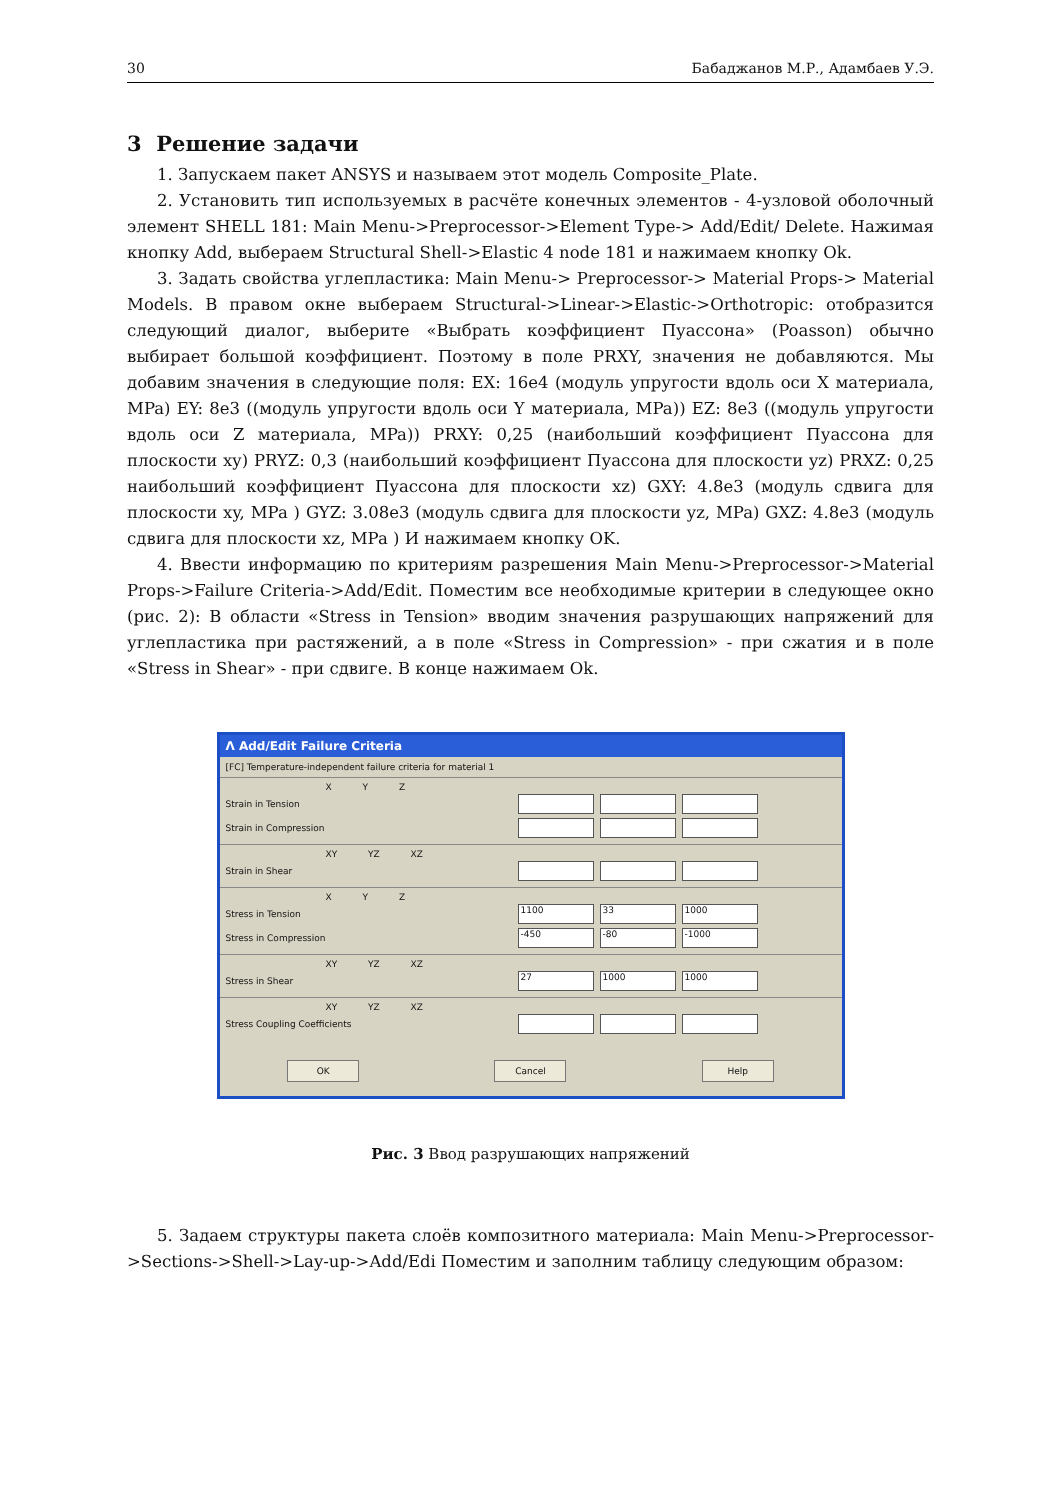30 Бабаджанов М.Р., Адамбаев У.Э.
3 Решение задачи
1. Запускаем пакет ANSYS и называем этот модель Composite_Plate.
2. Установить тип используемых в расчёте конечных элементов - 4-узловой оболочный элемент SHELL 181: Main Menu->Preprocessor->Element Type-> Add/Edit/ Delete. Нажимая кнопку Add, выбераем Structural Shell->Elastic 4 node 181 и нажимаем кнопку Ok.
3. Задать свойства углепластика: Main Menu-> Preprocessor-> Material Props-> Material Models. В правом окне выбераем Structural->Linear->Elastic->Orthotropic: отобразится следующий диалог, выберите «Выбрать коэффициент Пуассона» (Poasson) обычно выбирает большой коэффициент. Поэтому в поле PRXY, значения не добавляются. Мы добавим значения в следующие поля: EX: 16e4 (модуль упругости вдоль оси X материала, MPa) EY: 8e3 ((модуль упругости вдоль оси Y материала, MPa)) EZ: 8e3 ((модуль упругости вдоль оси Z материала, MPa)) PRXY: 0,25 (наибольший коэффициент Пуассона для плоскости xy) PRYZ: 0,3 (наибольший коэффициент Пуассона для плоскости yz) PRXZ: 0,25 наибольший коэффициент Пуассона для плоскости xz) GXY: 4.8e3 (модуль сдвига для плоскости xy, MPa ) GYZ: 3.08e3 (модуль сдвига для плоскости yz, MPa) GXZ: 4.8e3 (модуль сдвига для плоскости xz, MPa ) И нажимаем кнопку OK.
4. Ввести информацию по критериям разрешения Main Menu->Preprocessor->Material Props->Failure Criteria->Add/Edit. Поместим все необходимые критерии в следующее окно (рис. 2): В области «Stress in Tension» вводим значения разрушающих напряжений для углепластика при растяжений, а в поле «Stress in Compression» - при сжатия и в поле «Stress in Shear» - при сдвиге. В конце нажимаем Ok.
Λ Add/Edit Failure Criteria
[FC] Temperature-independent failure criteria for material 1
X Y Z
Strain in Tension
Strain in Compression
XY YZ XZ
Strain in Shear
X Y Z
Stress in Tension 1100 33 1000
Stress in Compression -450 -80 -1000
XY YZ XZ
Stress in Shear 27 1000 1000
XY YZ XZ
Stress Coupling Coefficients
OK Cancel Help
Рис. 3 Ввод разрушающих напряжений
5. Задаем структуры пакета слоёв композитного материала: Main Menu->Preprocessor->Sections->Shell->Lay-up->Add/Edi Поместим и заполним таблицу следующим образом: